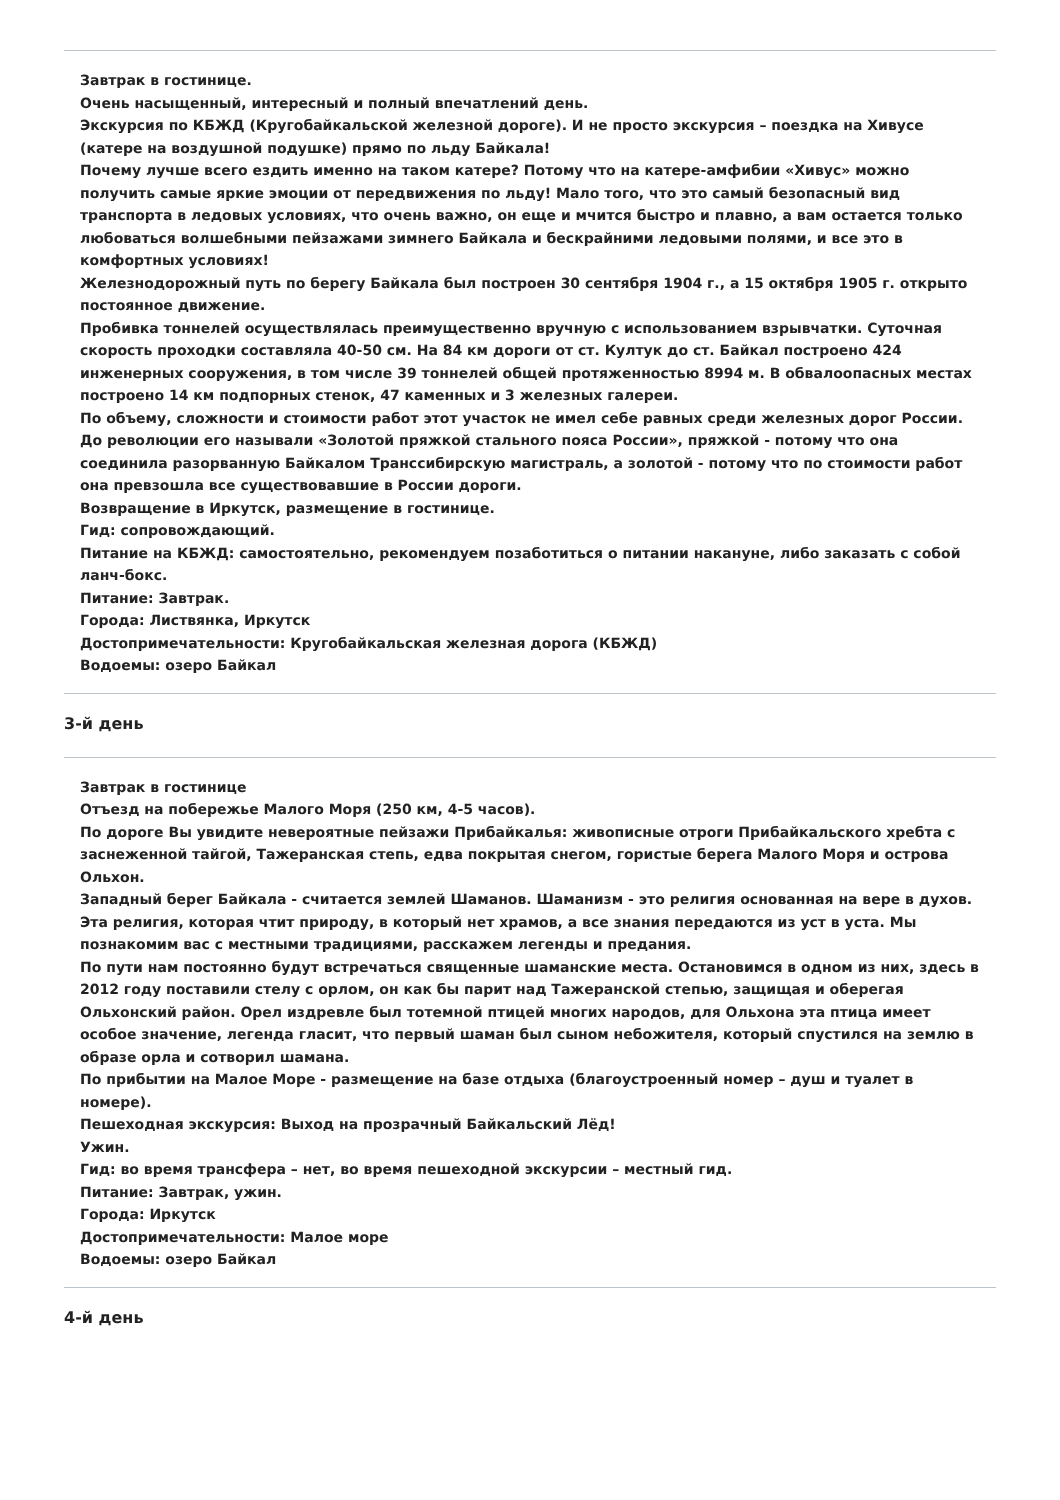Завтрак в гостинице.
Очень насыщенный, интересный и полный впечатлений день.
Экскурсия по КБЖД (Кругобайкальской железной дороге). И не просто экскурсия – поездка на Хивусе (катере на воздушной подушке) прямо по льду Байкала!
Почему лучше всего ездить именно на таком катере? Потому что на катере-амфибии «Хивус» можно получить самые яркие эмоции от передвижения по льду! Мало того, что это самый безопасный вид транспорта в ледовых условиях, что очень важно, он еще и мчится быстро и плавно, а вам остается только любоваться волшебными пейзажами зимнего Байкала и бескрайними ледовыми полями, и все это в комфортных условиях!
Железнодорожный путь по берегу Байкала был построен 30 сентября 1904 г., а 15 октября 1905 г. открыто постоянное движение.
Пробивка тоннелей осуществлялась преимущественно вручную с использованием взрывчатки. Суточная скорость проходки составляла 40-50 см. На 84 км дороги от ст. Култук до ст. Байкал построено 424 инженерных сооружения, в том числе 39 тоннелей общей протяженностью 8994 м. В обвалоопасных местах построено 14 км подпорных стенок, 47 каменных и 3 железных галереи.
По объему, сложности и стоимости работ этот участок не имел себе равных среди железных дорог России. До революции его называли «Золотой пряжкой стального пояса России», пряжкой - потому что она соединила разорванную Байкалом Транссибирскую магистраль, а золотой - потому что по стоимости работ она превзошла все существовавшие в России дороги.
Возвращение в Иркутск, размещение в гостинице.
Гид: сопровождающий.
Питание на КБЖД: самостоятельно, рекомендуем позаботиться о питании накануне, либо заказать с собой ланч-бокс.
Питание: Завтрак.
Города: Листвянка, Иркутск
Достопримечательности: Кругобайкальская железная дорога (КБЖД)
Водоемы: озеро Байкал
3-й день
Завтрак в гостинице
Отъезд на побережье Малого Моря (250 км, 4-5 часов).
По дороге Вы увидите невероятные пейзажи Прибайкалья: живописные отроги Прибайкальского хребта с заснеженной тайгой, Тажеранская степь, едва покрытая снегом, гористые берега Малого Моря и острова Ольхон.
Западный берег Байкала - считается землей Шаманов. Шаманизм - это религия основанная на вере в духов. Эта религия, которая чтит природу, в который нет храмов, а все знания передаются из уст в уста. Мы познакомим вас с местными традициями, расскажем легенды и предания.
По пути нам постоянно будут встречаться священные шаманские места. Остановимся в одном из них, здесь в 2012 году поставили стелу с орлом, он как бы парит над Тажеранской степью, защищая и оберегая Ольхонский район. Орел издревле был тотемной птицей многих народов, для Ольхона эта птица имеет особое значение, легенда гласит, что первый шаман был сыном небожителя, который спустился на землю в образе орла и сотворил шамана.
По прибытии на Малое Море - размещение на базе отдыха (благоустроенный номер – душ и туалет в номере).
Пешеходная экскурсия: Выход на прозрачный Байкальский Лёд!
Ужин.
Гид: во время трансфера – нет, во время пешеходной экскурсии – местный гид.
Питание: Завтрак, ужин.
Города: Иркутск
Достопримечательности: Малое море
Водоемы: озеро Байкал
4-й день